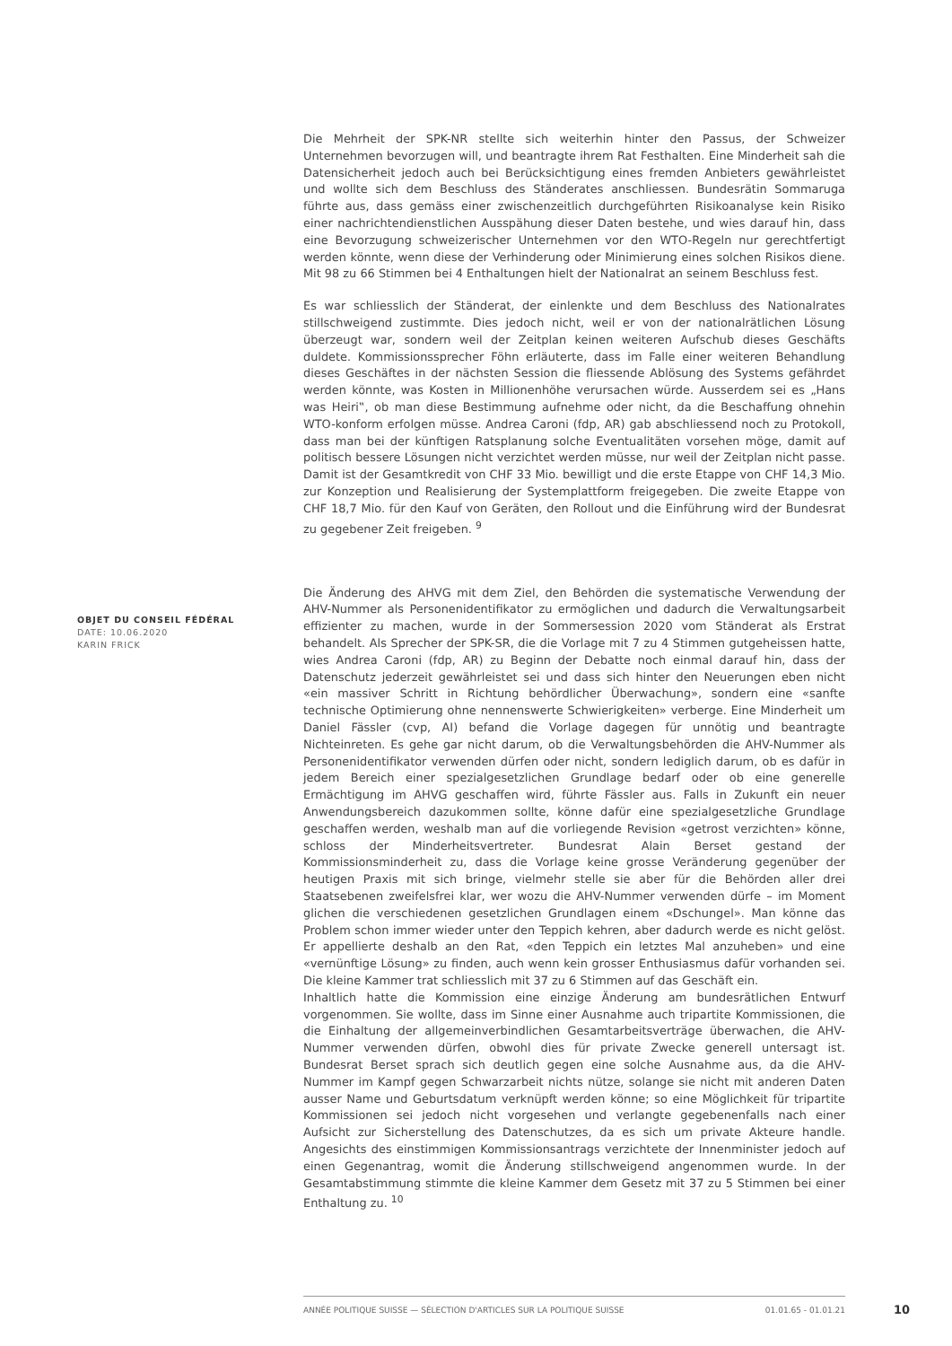Die Mehrheit der SPK-NR stellte sich weiterhin hinter den Passus, der Schweizer Unternehmen bevorzugen will, und beantragte ihrem Rat Festhalten. Eine Minderheit sah die Datensicherheit jedoch auch bei Berücksichtigung eines fremden Anbieters gewährleistet und wollte sich dem Beschluss des Ständerates anschliessen. Bundesrätin Sommaruga führte aus, dass gemäss einer zwischenzeitlich durchgeführten Risikoanalyse kein Risiko einer nachrichtendienstlichen Ausspähung dieser Daten bestehe, und wies darauf hin, dass eine Bevorzugung schweizerischer Unternehmen vor den WTO-Regeln nur gerechtfertigt werden könnte, wenn diese der Verhinderung oder Minimierung eines solchen Risikos diene. Mit 98 zu 66 Stimmen bei 4 Enthaltungen hielt der Nationalrat an seinem Beschluss fest.
Es war schliesslich der Ständerat, der einlenkte und dem Beschluss des Nationalrates stillschweigend zustimmte. Dies jedoch nicht, weil er von der nationalrätlichen Lösung überzeugt war, sondern weil der Zeitplan keinen weiteren Aufschub dieses Geschäfts duldete. Kommissionssprecher Föhn erläuterte, dass im Falle einer weiteren Behandlung dieses Geschäftes in der nächsten Session die fliessende Ablösung des Systems gefährdet werden könnte, was Kosten in Millionenhöhe verursachen würde. Ausserdem sei es „Hans was Heiri‟, ob man diese Bestimmung aufnehme oder nicht, da die Beschaffung ohnehin WTO-konform erfolgen müsse. Andrea Caroni (fdp, AR) gab abschliessend noch zu Protokoll, dass man bei der künftigen Ratsplanung solche Eventualitäten vorsehen möge, damit auf politisch bessere Lösungen nicht verzichtet werden müsse, nur weil der Zeitplan nicht passe. Damit ist der Gesamtkredit von CHF 33 Mio. bewilligt und die erste Etappe von CHF 14,3 Mio. zur Konzeption und Realisierung der Systemplattform freigegeben. Die zweite Etappe von CHF 18,7 Mio. für den Kauf von Geräten, den Rollout und die Einführung wird der Bundesrat zu gegebener Zeit freigeben. <sup>9</sup>
Die Änderung des AHVG mit dem Ziel, den Behörden die systematische Verwendung der AHV-Nummer als Personenidentifikator zu ermöglichen und dadurch die Verwaltungsarbeit effizienter zu machen, wurde in der Sommersession 2020 vom Ständerat als Erstrat behandelt. Als Sprecher der SPK-SR, die die Vorlage mit 7 zu 4 Stimmen gutgeheissen hatte, wies Andrea Caroni (fdp, AR) zu Beginn der Debatte noch einmal darauf hin, dass der Datenschutz jederzeit gewährleistet sei und dass sich hinter den Neuerungen eben nicht «ein massiver Schritt in Richtung behördlicher Überwachung», sondern eine «sanfte technische Optimierung ohne nennenswerte Schwierigkeiten» verberge. Eine Minderheit um Daniel Fässler (cvp, AI) befand die Vorlage dagegen für unnötig und beantragte Nichteinreten. Es gehe gar nicht darum, ob die Verwaltungsbehörden die AHV-Nummer als Personenidentifikator verwenden dürfen oder nicht, sondern lediglich darum, ob es dafür in jedem Bereich einer spezialgesetzlichen Grundlage bedarf oder ob eine generelle Ermächtigung im AHVG geschaffen wird, führte Fässler aus. Falls in Zukunft ein neuer Anwendungsbereich dazukommen sollte, könne dafür eine spezialgesetzliche Grundlage geschaffen werden, weshalb man auf die vorliegende Revision «getrost verzichten» könne, schloss der Minderheitsvertreter. Bundesrat Alain Berset gestand der Kommissionsminderheit zu, dass die Vorlage keine grosse Veränderung gegenüber der heutigen Praxis mit sich bringe, vielmehr stelle sie aber für die Behörden aller drei Staatsebenen zweifelsfrei klar, wer wozu die AHV-Nummer verwenden dürfe – im Moment glichen die verschiedenen gesetzlichen Grundlagen einem «Dschungel». Man könne das Problem schon immer wieder unter den Teppich kehren, aber dadurch werde es nicht gelöst. Er appellierte deshalb an den Rat, «den Teppich ein letztes Mal anzuheben» und eine «vernünftige Lösung» zu finden, auch wenn kein grosser Enthusiasmus dafür vorhanden sei. Die kleine Kammer trat schliesslich mit 37 zu 6 Stimmen auf das Geschäft ein.
Inhaltlich hatte die Kommission eine einzige Änderung am bundesrätlichen Entwurf vorgenommen. Sie wollte, dass im Sinne einer Ausnahme auch tripartite Kommissionen, die die Einhaltung der allgemeinverbindlichen Gesamtarbeitsverträge überwachen, die AHV-Nummer verwenden dürfen, obwohl dies für private Zwecke generell untersagt ist. Bundesrat Berset sprach sich deutlich gegen eine solche Ausnahme aus, da die AHV-Nummer im Kampf gegen Schwarzarbeit nichts nütze, solange sie nicht mit anderen Daten ausser Name und Geburtsdatum verknüpft werden könne; so eine Möglichkeit für tripartite Kommissionen sei jedoch nicht vorgesehen und verlangte gegebenenfalls nach einer Aufsicht zur Sicherstellung des Datenschutzes, da es sich um private Akteure handle. Angesichts des einstimmigen Kommissionsantrags verzichtete der Innenminister jedoch auf einen Gegenantrag, womit die Änderung stillschweigend angenommen wurde. In der Gesamtabstimmung stimmte die kleine Kammer dem Gesetz mit 37 zu 5 Stimmen bei einer Enthaltung zu. <sup>10</sup>
OBJET DU CONSEIL FÉDÉRAL
DATE: 10.06.2020
KARIN FRICK
ANNÉE POLITIQUE SUISSE — SÉLECTION D'ARTICLES SUR LA POLITIQUE SUISSE 01.01.65 - 01.01.21
10